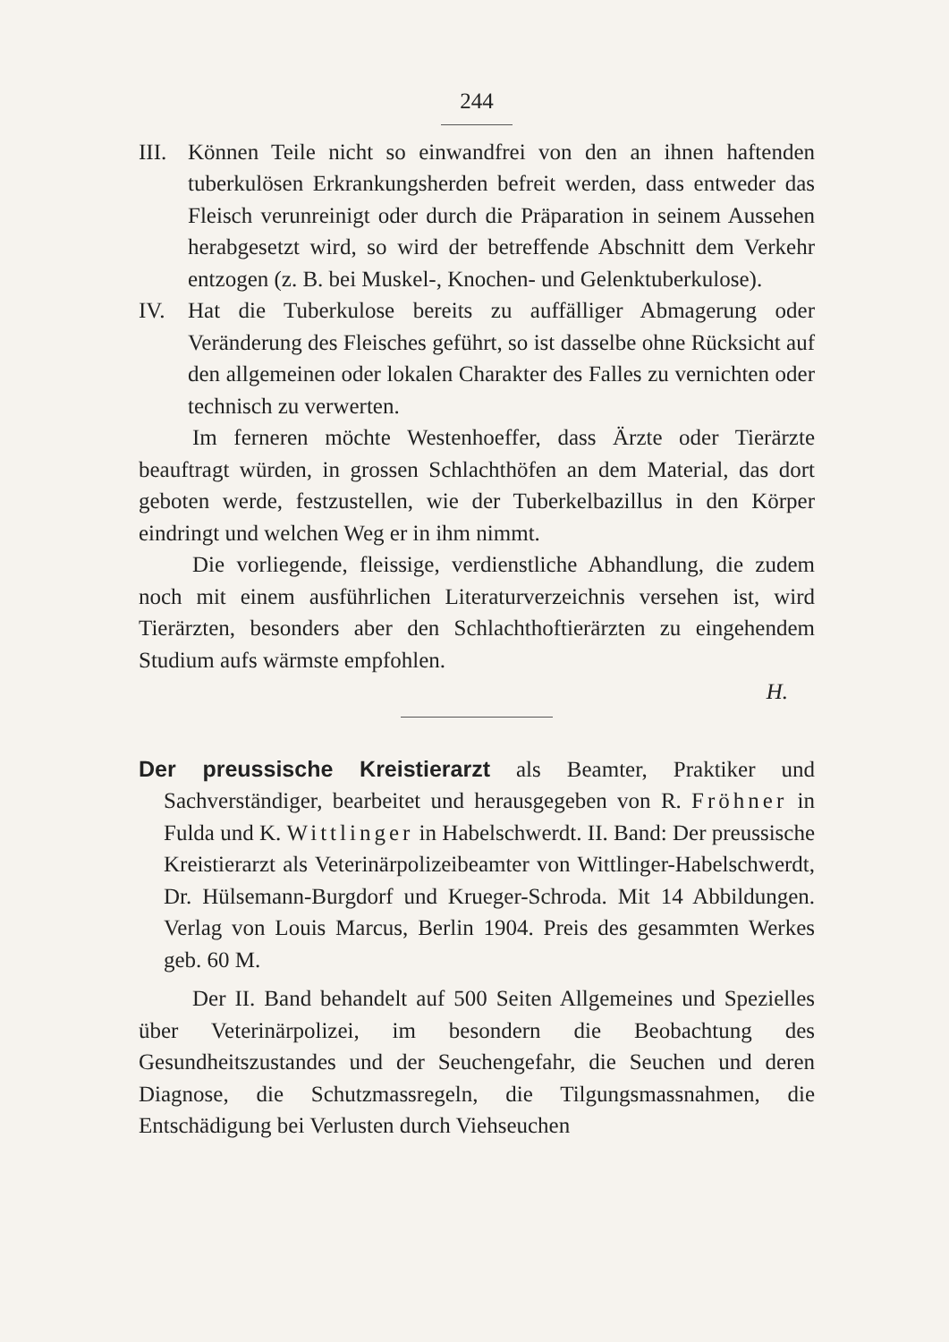244
III.
Können Teile nicht so einwandfrei von den an ihnen haftenden tuberkulösen Erkrankungsherden befreit werden, dass entweder das Fleisch verunreinigt oder durch die Präparation in seinem Aussehen herabgesetzt wird, so wird der betreffende Abschnitt dem Verkehr entzogen (z. B. bei Muskel-, Knochen- und Gelenktuberkulose).
IV. Hat die Tuberkulose bereits zu auffälliger Abmagerung oder Veränderung des Fleisches geführt, so ist dasselbe ohne Rücksicht auf den allgemeinen oder lokalen Charakter des Falles zu vernichten oder technisch zu verwerten.
Im ferneren möchte Westenhoeffer, dass Ärzte oder Tierärzte beauftragt würden, in grossen Schlachthöfen an dem Material, das dort geboten werde, festzustellen, wie der Tuberkelbazillus in den Körper eindringt und welchen Weg er in ihm nimmt.
Die vorliegende, fleissige, verdienstliche Abhandlung, die zudem noch mit einem ausführlichen Literaturverzeichnis versehen ist, wird Tierärzten, besonders aber den Schlachthoftierärzten zu eingehendem Studium aufs wärmste empfohlen.
H.
Der preussische Kreistierarzt als Beamter, Praktiker und Sachverständiger, bearbeitet und herausgegeben von R. Fröhner in Fulda und K. Wittlinger in Habelschwerdt. II. Band: Der preussische Kreistierarzt als Veterinärpolizeibeamter von Wittlinger-Habelschwerdt, Dr. Hülsemann-Burgdorf und Krueger-Schroda. Mit 14 Abbildungen. Verlag von Louis Marcus, Berlin 1904. Preis des gesammten Werkes geb. 60 M.
Der II. Band behandelt auf 500 Seiten Allgemeines und Spezielles über Veterinärpolizei, im besondern die Beobachtung des Gesundheitszustandes und der Seuchengefahr, die Seuchen und deren Diagnose, die Schutzmassregeln, die Tilgungsmassnahmen, die Entschädigung bei Verlusten durch Viehseuchen